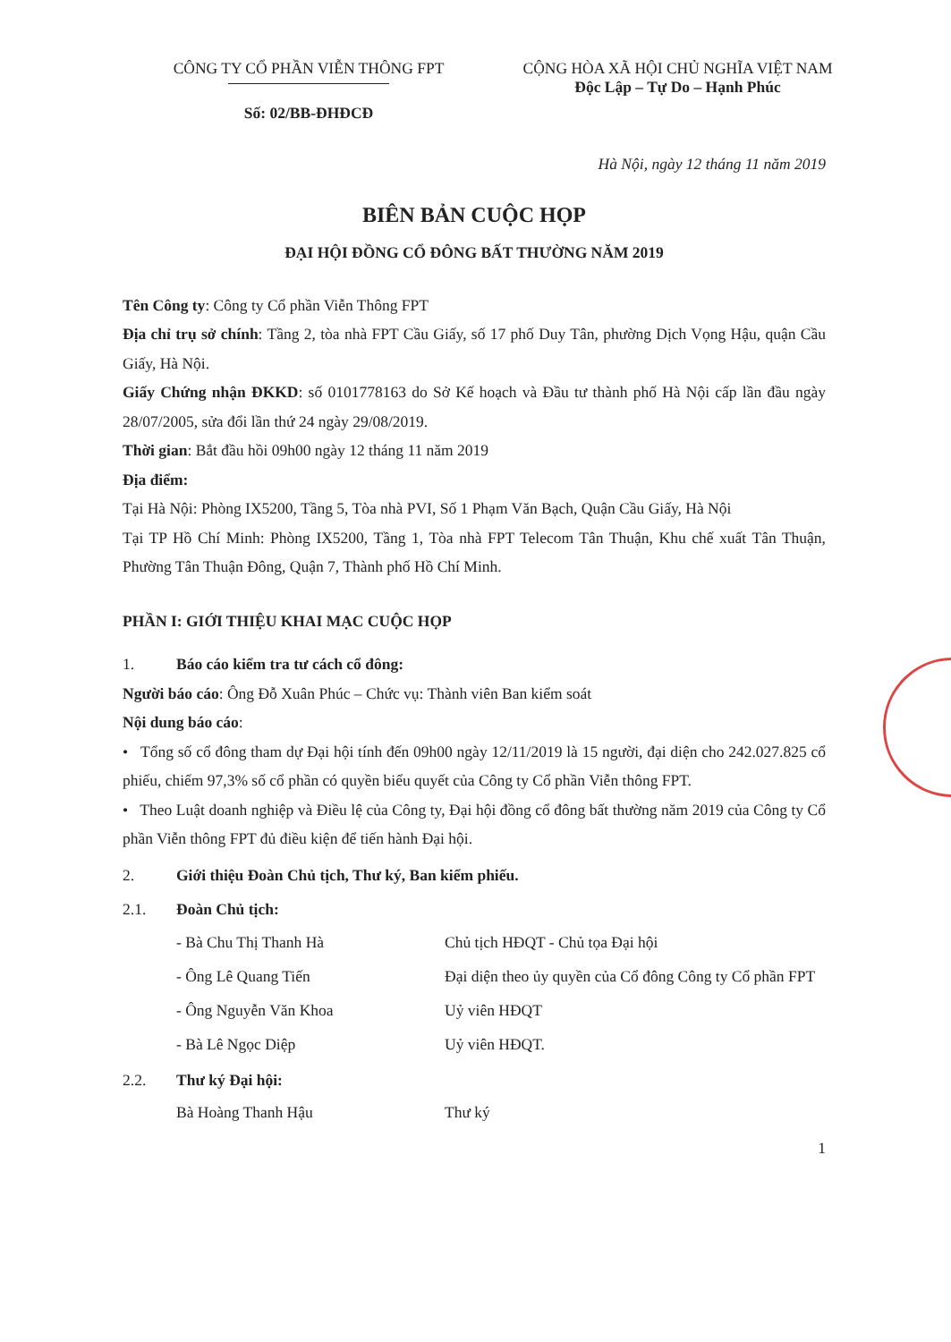CÔNG TY CỔ PHẦN VIỄN THÔNG FPT
Số: 02/BB-ĐHĐCĐ
CỘNG HÒA XÃ HỘI CHỦ NGHĨA VIỆT NAM
Độc Lập – Tự Do – Hạnh Phúc
Hà Nội, ngày 12 tháng 11 năm 2019
BIÊN BẢN CUỘC HỌP
ĐẠI HỘI ĐỒNG CỔ ĐÔNG BẤT THƯỜNG NĂM 2019
Tên Công ty: Công ty Cổ phần Viễn Thông FPT
Địa chỉ trụ sở chính: Tầng 2, tòa nhà FPT Cầu Giấy, số 17 phố Duy Tân, phường Dịch Vọng Hậu, quận Cầu Giấy, Hà Nội.
Giấy Chứng nhận ĐKKD: số 0101778163 do Sở Kế hoạch và Đầu tư thành phố Hà Nội cấp lần đầu ngày 28/07/2005, sửa đổi lần thứ 24 ngày 29/08/2019.
Thời gian: Bắt đầu hồi 09h00 ngày 12 tháng 11 năm 2019
Địa điểm:
Tại Hà Nội: Phòng IX5200, Tầng 5, Tòa nhà PVI, Số 1 Phạm Văn Bạch, Quận Cầu Giấy, Hà Nội
Tại TP Hồ Chí Minh: Phòng IX5200, Tầng 1, Tòa nhà FPT Telecom Tân Thuận, Khu chế xuất Tân Thuận, Phường Tân Thuận Đông, Quận 7, Thành phố Hồ Chí Minh.
PHẦN I: GIỚI THIỆU KHAI MẠC CUỘC HỌP
1. Báo cáo kiểm tra tư cách cổ đông:
Người báo cáo: Ông Đỗ Xuân Phúc – Chức vụ: Thành viên Ban kiểm soát
Nội dung báo cáo:
• Tổng số cổ đông tham dự Đại hội tính đến 09h00 ngày 12/11/2019 là 15 người, đại diện cho 242.027.825 cổ phiếu, chiếm 97,3% số cổ phần có quyền biểu quyết của Công ty Cổ phần Viễn thông FPT.
• Theo Luật doanh nghiệp và Điều lệ của Công ty, Đại hội đồng cổ đông bất thường năm 2019 của Công ty Cổ phần Viễn thông FPT đủ điều kiện để tiến hành Đại hội.
2. Giới thiệu Đoàn Chủ tịch, Thư ký, Ban kiểm phiếu.
2.1. Đoàn Chủ tịch:
- Bà Chu Thị Thanh Hà
Chủ tịch HĐQT - Chủ tọa Đại hội
- Ông Lê Quang Tiến
Đại diện theo ủy quyền của Cổ đông Công ty Cổ phần FPT
- Ông Nguyễn Văn Khoa
Uỷ viên HĐQT
- Bà Lê Ngọc Diệp
Uỷ viên HĐQT.
2.2. Thư ký Đại hội:
Bà Hoàng Thanh Hậu
Thư ký
1